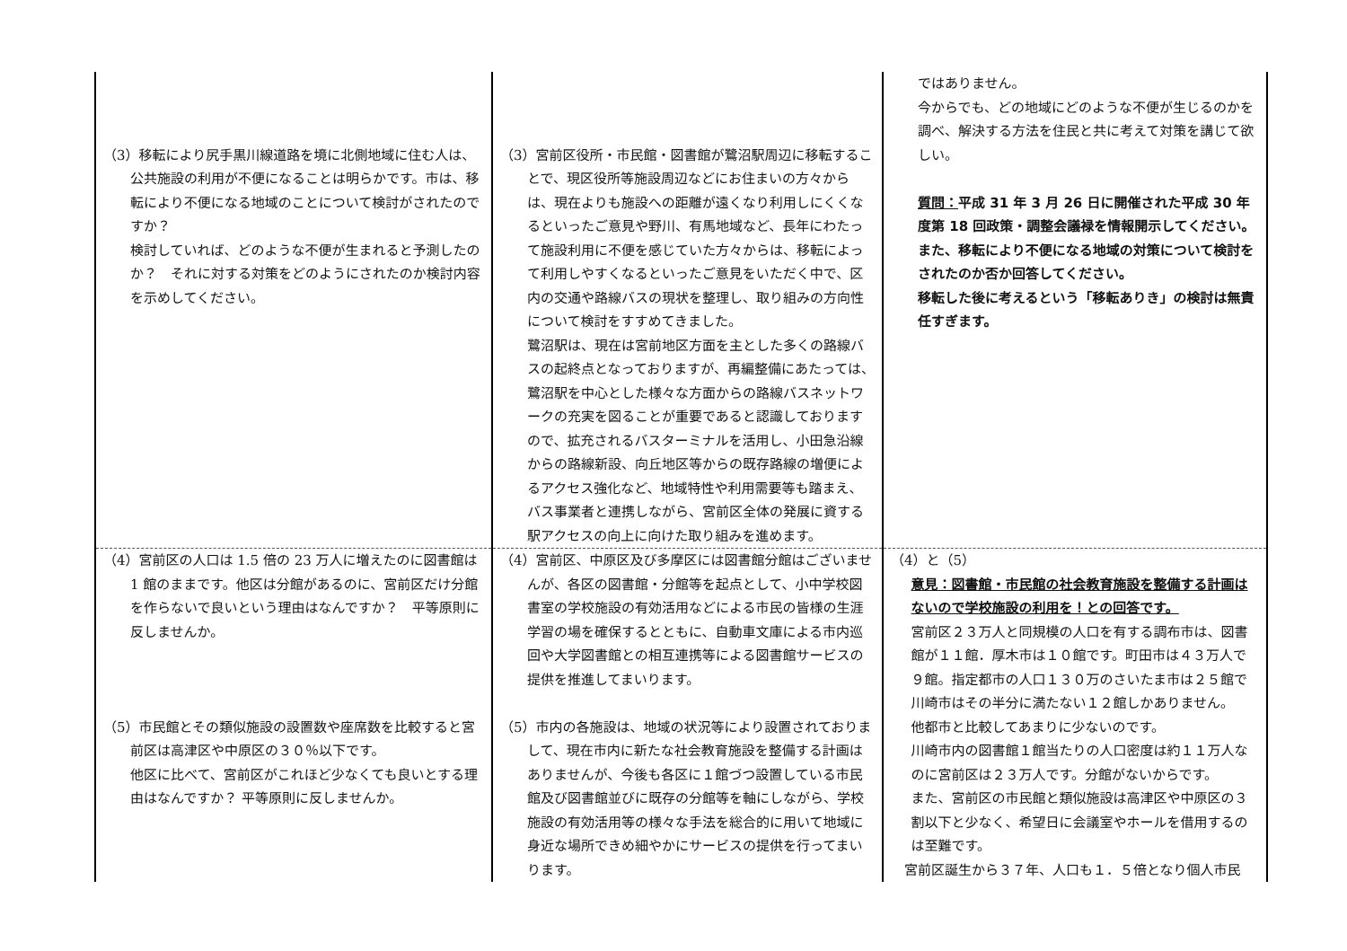| （3）移転により尻手黒川線道路を境に北側地域に住む人は、公共施設の利用が不便になることは明らかです。市は、移転により不便になる地域のことについて検討がされたのですか？ 検討していれば、どのような不便が生まれると予測したのか？ それに対する対策をどのようにされたのか検討内容を示めしてください。 | （3）宮前区役所・市民館・図書館が鷺沼駅周辺に移転することで、現区役所等施設周辺などにお住まいの方々からは、現在よりも施設への距離が遠くなり利用しにくくなるといったご意見や野川、有馬地域など、長年にわたって施設利用に不便を感じていた方々からは、移転によって利用しやすくなるといったご意見をいただく中で、区内の交通や路線バスの現状を整理し、取り組みの方向性について検討をすすめてきました。 鷺沼駅は、現在は宮前地区方面を主とした多くの路線バスの起終点となっておりますが、再編整備にあたっては、鷺沼駅を中心とした様々な方面からの路線バスネットワークの充実を図ることが重要であると認識しておりますので、拡充されるバスターミナルを活用し、小田急沿線からの路線新設、向丘地区等からの既存路線の増便によるアクセス強化など、地域特性や利用需要等も踏まえ、バス事業者と連携しながら、宮前区全体の発展に資する駅アクセスの向上に向けた取り組みを進めます。 | ではありません。 今からでも、どの地域にどのような不便が生じるのかを調べ、解決する方法を住民と共に考えて対策を講じて欲しい。 質問： 平成 31 年 3 月 26 日に開催された平成 30 年度第 18 回政策・調整会議禄を情報開示してください。 また、移転により不便になる地域の対策について検討をされたのか否か回答してください。 移転した後に考えるという「移転ありき」の検討は無責任すぎます。 |
| （4）宮前区の人口は 1.5 倍の 23 万人に増えたのに図書館は 1 館のままです。他区は分館があるのに、宮前区だけ分館を作らないで良いという理由はなんですか？ 平等原則に反しませんか。 （5）市民館とその類似施設の設置数や座席数を比較すると宮前区は高津区や中原区の３０％以下です。 他区に比べて、宮前区がこれほど少なくても良いとする理由はなんですか？ 平等原則に反しませんか。 | （4）宮前区、中原区及び多摩区には図書館分館はございませんが、各区の図書館・分館等を起点として、小中学校図書室の学校施設の有効活用などによる市民の皆様の生涯学習の場を確保するとともに、自動車文庫による市内巡回や大学図書館との相互連携等による図書館サービスの提供を推進してまいります。 （5）市内の各施設は、地域の状況等により設置されておりまして、現在市内に新たな社会教育施設を整備する計画はありませんが、今後も各区に１館づつ設置している市民館及び図書館並びに既存の分館等を軸にしながら、学校施設の有効活用等の様々な手法を総合的に用いて地域に身近な場所できめ細やかにサービスの提供を行ってまいります。 | （4）と（5） 意見：図書館・市民館の社会教育施設を整備する計画はないので学校施設の利用を！との回答です。 宮前区２３万人と同規模の人口を有する調布市は、図書館が１１館．厚木市は１０館です。町田市は４３万人で９館。指定都市の人口１３０万のさいたま市は２５館で川崎市はその半分に満たない１２館しかありません。 他都市と比較してあまりに少ないのです。 川崎市内の図書館１館当たりの人口密度は約１１万人なのに宮前区は２３万人です。分館がないからです。 また、宮前区の市民館と類似施設は高津区や中原区の３割以下と少なく、希望日に会議室やホールを借用するのは至難です。 宮前区誕生から３７年、人口も１．５倍となり個人市民 |